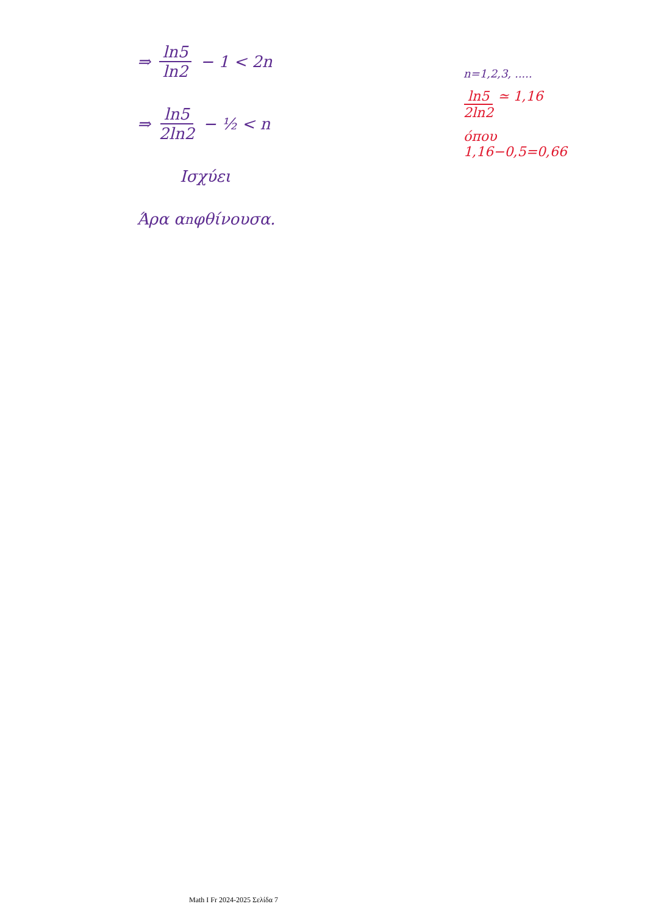⇒ ln5 ln2 − 1 < 2n
⇒ ln5 2ln2 − ½ < n
Ισχύει
Άρα α<sub>n</sub> φθίνουσα.
n=1,2,3, .....
ln5 2ln2 ≃ 1,16
όπου
1,16−0,5=0,66
Math I Fr 2024-2025 Σελίδα 7